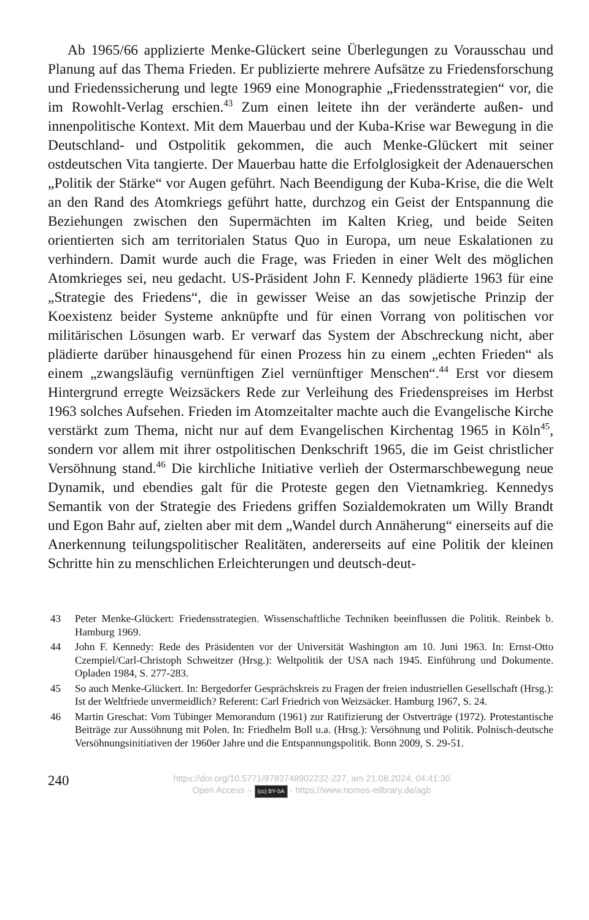Ab 1965/66 applizierte Menke-Glückert seine Überlegungen zu Voraus­schau und Planung auf das Thema Frieden. Er publizierte mehrere Aufsätze zu Friedensforschung und Friedenssicherung und legte 1969 eine Monogra­phie „Friedensstrategien“ vor, die im Rowohlt-Verlag erschien.<sup>43</sup> Zum einen leitete ihn der veränderte außen- und innenpolitische Kontext. Mit dem Mau­erbau und der Kuba-Krise war Bewegung in die Deutschland- und Ostpolitik gekommen, die auch Menke-Glückert mit seiner ostdeutschen Vita tangierte. Der Mauerbau hatte die Erfolglosigkeit der Adenauerschen „Politik der Stär­ke“ vor Augen geführt. Nach Beendigung der Kuba-Krise, die die Welt an den Rand des Atomkriegs geführt hatte, durchzog ein Geist der Entspannung die Beziehungen zwischen den Supermächten im Kalten Krieg, und beide Seiten orientierten sich am territorialen Status Quo in Europa, um neue Es­kalationen zu verhindern. Damit wurde auch die Frage, was Frieden in einer Welt des möglichen Atomkrieges sei, neu gedacht. US-Präsident John F. Kennedy plädierte 1963 für eine „Strategie des Friedens“, die in gewisser Weise an das sowjetische Prinzip der Koexistenz beider Systeme anknüpfte und für einen Vorrang von politischen vor militärischen Lösungen warb. Er verwarf das System der Abschreckung nicht, aber plädierte darüber hinaus­gehend für einen Prozess hin zu einem „echten Frieden“ als einem „zwangs­läufig vernünftigen Ziel vernünftiger Menschen“.<sup>44</sup> Erst vor diesem Hinter­grund erregte Weizsäckers Rede zur Verleihung des Friedenspreises im Herbst 1963 solches Aufsehen. Frieden im Atomzeitalter machte auch die Evangelische Kirche verstärkt zum Thema, nicht nur auf dem Evangelischen Kirchentag 1965 in Köln<sup>45</sup>, sondern vor allem mit ihrer ostpolitischen Denk­schrift 1965, die im Geist christlicher Versöhnung stand.<sup>46</sup> Die kirchliche Initiative verlieh der Ostermarschbewegung neue Dynamik, und ebendies galt für die Proteste gegen den Vietnamkrieg. Kennedys Semantik von der Strategie des Friedens griffen Sozialdemokraten um Willy Brandt und Egon Bahr auf, zielten aber mit dem „Wandel durch Annäherung“ einerseits auf die Anerkennung teilungspolitischer Realitäten, andererseits auf eine Politik der kleinen Schritte hin zu menschlichen Erleichterungen und deutsch-deut-
43 Peter Menke-Glückert: Friedensstrategien. Wissenschaftliche Techniken beeinflussen die Politik. Reinbek b. Hamburg 1969.
44 John F. Kennedy: Rede des Präsidenten vor der Universität Washington am 10. Juni 1963. In: Ernst-Otto Czempiel/Carl-Christoph Schweitzer (Hrsg.): Weltpolitik der USA nach 1945. Einführung und Dokumente. Opladen 1984, S. 277-283.
45 So auch Menke-Glückert. In: Bergedorfer Gesprächskreis zu Fragen der freien industriellen Gesellschaft (Hrsg.): Ist der Weltfriede unvermeidlich? Referent: Carl Friedrich von Weiz­säcker. Hamburg 1967, S. 24.
46 Martin Greschat: Vom Tübinger Memorandum (1961) zur Ratifizierung der Ostverträge (1972). Protestantische Beiträge zur Aussöhnung mit Polen. In: Friedhelm Boll u.a. (Hrsg.): Versöhnung und Politik. Polnisch-deutsche Versöhnungsinitiativen der 1960er Jah­re und die Entspannungspolitik. Bonn 2009, S. 29-51.
240
https://doi.org/10.5771/9783748902232-227, am 21.08.2024, 04:41:30
Open Access – (cc) BY-SA - https://www.nomos-elibrary.de/agb